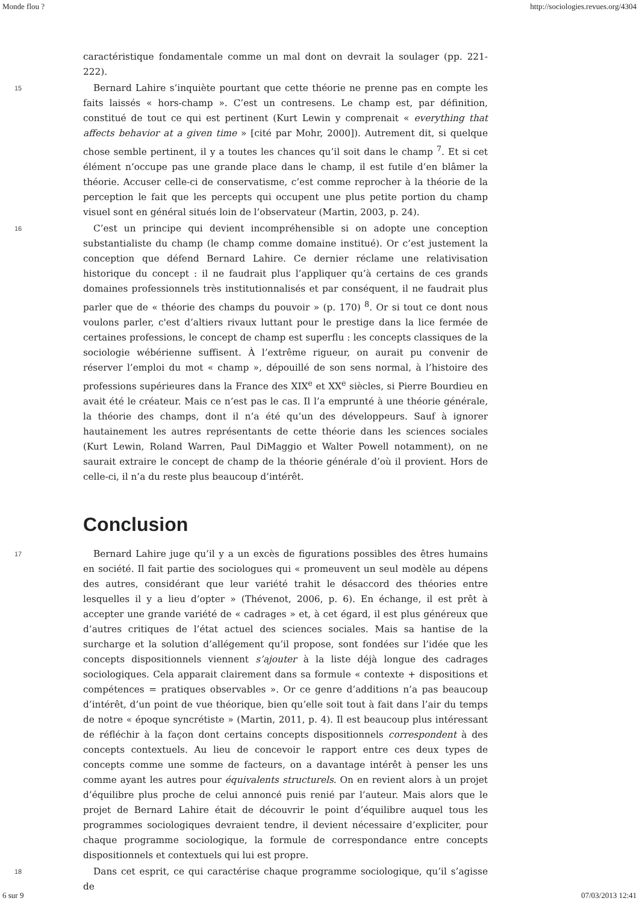Monde flou ? http://sociologies.revues.org/4304
caractéristique fondamentale comme un mal dont on devrait la soulager (pp. 221-222).
15 Bernard Lahire s’inquiète pourtant que cette théorie ne prenne pas en compte les faits laissés « hors-champ ». C’est un contresens. Le champ est, par définition, constitué de tout ce qui est pertinent (Kurt Lewin y comprenait « everything that affects behavior at a given time » [cité par Mohr, 2000]). Autrement dit, si quelque chose semble pertinent, il y a toutes les chances qu’il soit dans le champ <sup>7</sup>. Et si cet élément n’occupe pas une grande place dans le champ, il est futile d’en blâmer la théorie. Accuser celle-ci de conservatisme, c’est comme reprocher à la théorie de la perception le fait que les percepts qui occupent une plus petite portion du champ visuel sont en général situés loin de l’observateur (Martin, 2003, p. 24).
16 C’est un principe qui devient incompréhensible si on adopte une conception substantialiste du champ (le champ comme domaine institué). Or c’est justement la conception que défend Bernard Lahire. Ce dernier réclame une relativisation historique du concept : il ne faudrait plus l’appliquer qu’à certains de ces grands domaines professionnels très institutionnalisés et par conséquent, il ne faudrait plus parler que de « théorie des champs du pouvoir » (p. 170) <sup>8</sup>. Or si tout ce dont nous voulons parler, c'est d’altiers rivaux luttant pour le prestige dans la lice fermée de certaines professions, le concept de champ est superflu : les concepts classiques de la sociologie wébérienne suffisent. À l’extrême rigueur, on aurait pu convenir de réserver l’emploi du mot « champ », dépouillé de son sens normal, à l’histoire des professions supérieures dans la France des XIX<sup>e</sup> et XX<sup>e</sup> siècles, si Pierre Bourdieu en avait été le créateur. Mais ce n’est pas le cas. Il l’a emprunté à une théorie générale, la théorie des champs, dont il n’a été qu’un des développeurs. Sauf à ignorer hautainement les autres représentants de cette théorie dans les sciences sociales (Kurt Lewin, Roland Warren, Paul DiMaggio et Walter Powell notamment), on ne saurait extraire le concept de champ de la théorie générale d’où il provient. Hors de celle-ci, il n’a du reste plus beaucoup d’intérêt.
Conclusion
17 Bernard Lahire juge qu’il y a un excès de figurations possibles des êtres humains en société. Il fait partie des sociologues qui « promeuvent un seul modèle au dépens des autres, considérant que leur variété trahit le désaccord des théories entre lesquelles il y a lieu d’opter » (Thévenot, 2006, p. 6). En échange, il est prêt à accepter une grande variété de « cadrages » et, à cet égard, il est plus généreux que d’autres critiques de l’état actuel des sciences sociales. Mais sa hantise de la surcharge et la solution d’allégement qu’il propose, sont fondées sur l’idée que les concepts dispositionnels viennent s’ajouter à la liste déjà longue des cadrages sociologiques. Cela apparait clairement dans sa formule « contexte + dispositions et compétences = pratiques observables ». Or ce genre d’additions n’a pas beaucoup d’intérêt, d’un point de vue théorique, bien qu’elle soit tout à fait dans l’air du temps de notre « époque syncrétiste » (Martin, 2011, p. 4). Il est beaucoup plus intéressant de réfléchir à la façon dont certains concepts dispositionnels correspondent à des concepts contextuels. Au lieu de concevoir le rapport entre ces deux types de concepts comme une somme de facteurs, on a davantage intérêt à penser les uns comme ayant les autres pour équivalents structurels. On en revient alors à un projet d’équilibre plus proche de celui annoncé puis renié par l’auteur. Mais alors que le projet de Bernard Lahire était de découvrir le point d’équilibre auquel tous les programmes sociologiques devraient tendre, il devient nécessaire d’expliciter, pour chaque programme sociologique, la formule de correspondance entre concepts dispositionnels et contextuels qui lui est propre.
18 Dans cet esprit, ce qui caractérise chaque programme sociologique, qu’il s’agisse de
6 sur 9 07/03/2013 12:41